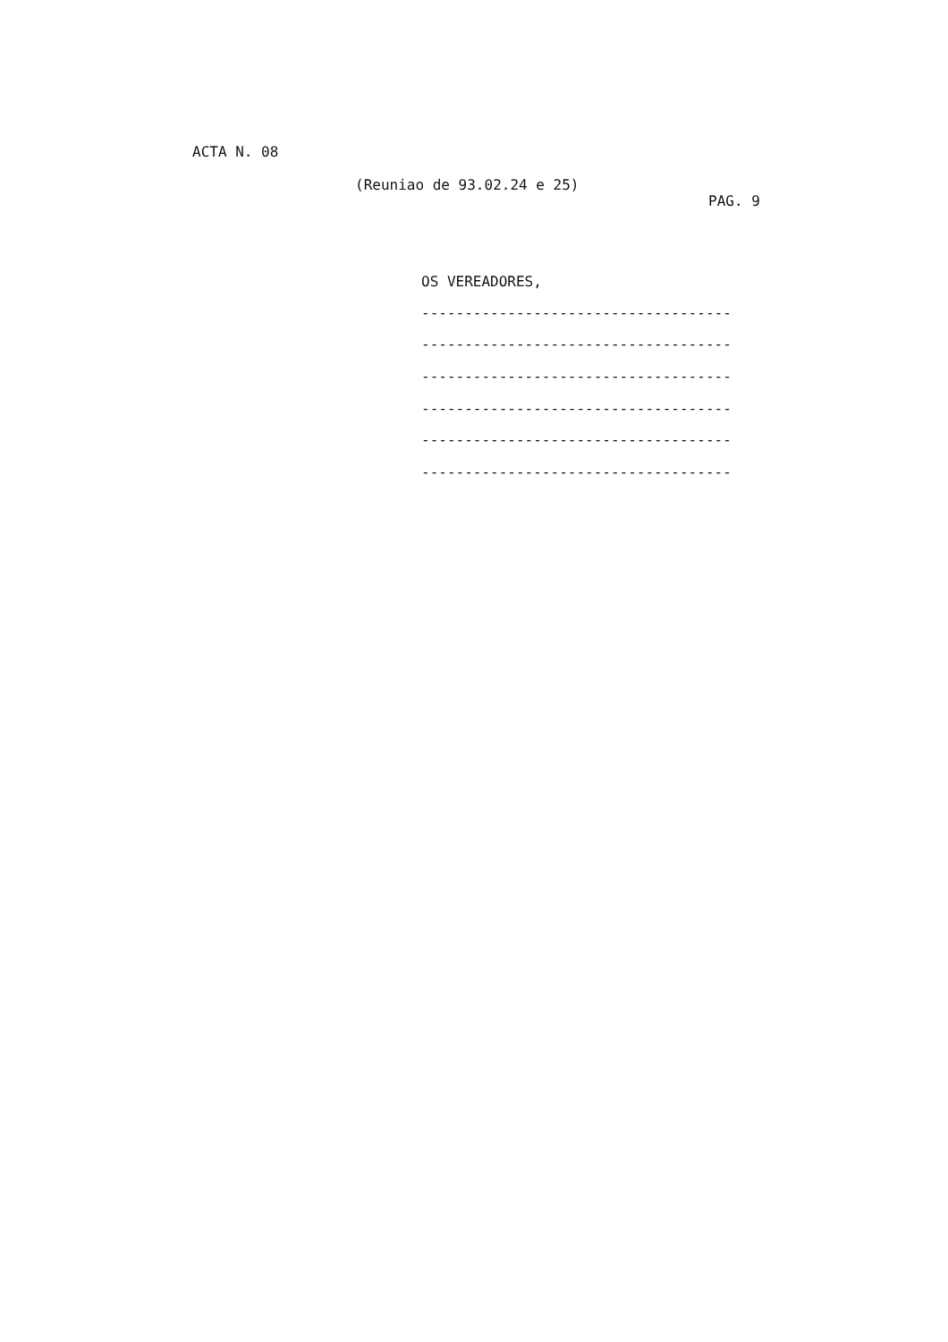ACTA N. 08
(Reuniao de 93.02.24 e 25)
PAG. 9
OS VEREADORES,
------------------------------------
------------------------------------
------------------------------------
------------------------------------
------------------------------------
------------------------------------